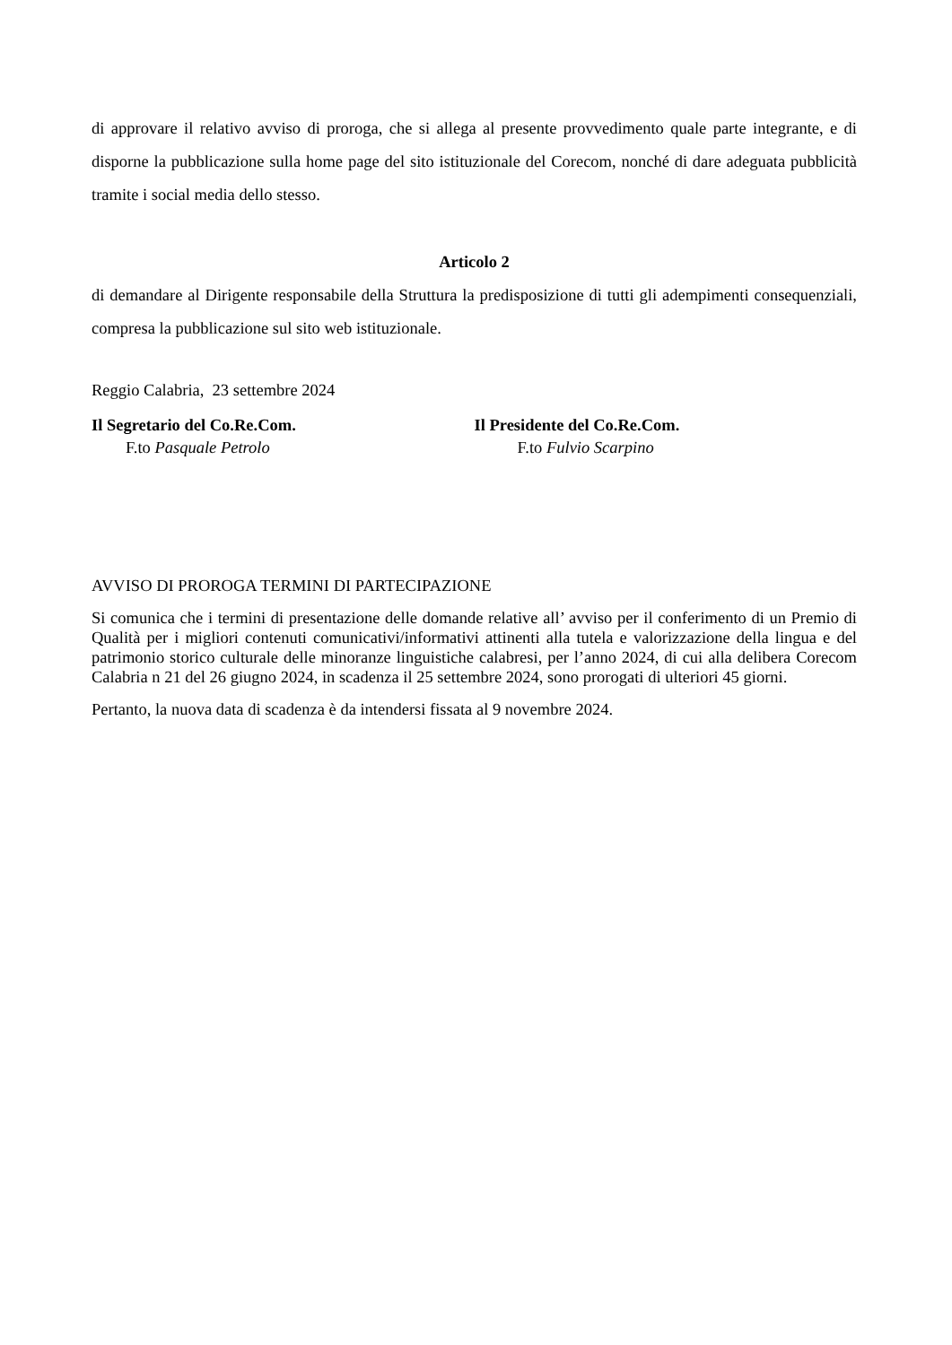di approvare il relativo avviso di proroga, che si allega al presente provvedimento quale parte integrante, e di disporne la pubblicazione sulla home page del sito istituzionale del Corecom, nonché di dare adeguata pubblicità tramite i social media dello stesso.
Articolo 2
di demandare al Dirigente responsabile della Struttura la predisposizione di tutti gli adempimenti consequenziali, compresa la pubblicazione sul sito web istituzionale.
Reggio Calabria, 23 settembre 2024
Il Segretario del Co.Re.Com.
F.to Pasquale Petrolo
Il Presidente del Co.Re.Com.
F.to Fulvio Scarpino
AVVISO DI PROROGA TERMINI DI PARTECIPAZIONE
Si comunica che i termini di presentazione delle domande relative all’ avviso per il conferimento di un Premio di Qualità per i migliori contenuti comunicativi/informativi attinenti alla tutela e valorizzazione della lingua e del patrimonio storico culturale delle minoranze linguistiche calabresi, per l’anno 2024, di cui alla delibera Corecom Calabria n 21 del 26 giugno 2024, in scadenza il 25 settembre 2024, sono prorogati di ulteriori 45 giorni.
Pertanto, la nuova data di scadenza è da intendersi fissata al 9 novembre 2024.